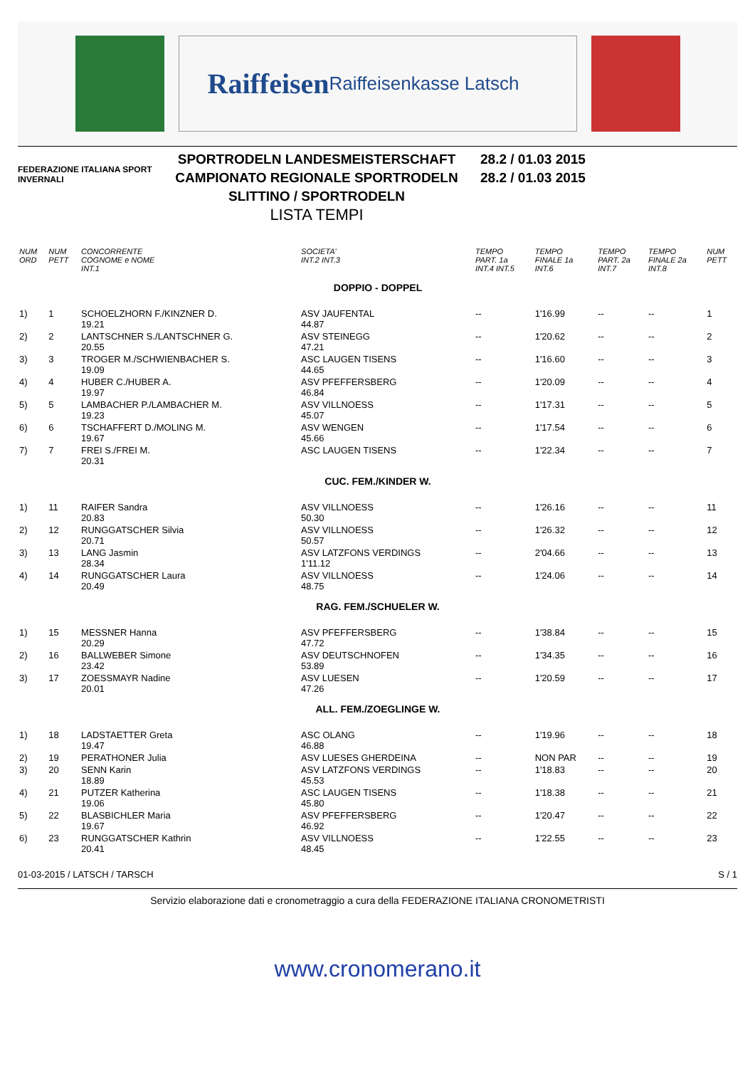Raiffeisen
Raiffeisenkasse Latsch
FEDERAZIONE ITALIANA SPORT INVERNALI
SPORTRODELN LANDESMEISTERSCHAFT
CAMPIONATO REGIONALE SPORTRODELN
SLITTINO / SPORTRODELN
LISTA TEMPI
28.2 / 01.03 2015
28.2 / 01.03 2015
| NUM ORD | NUM PETT | CONCORRENTE COGNOME e NOME INT.1 | SOCIETA' INT.2 INT.3 | TEMPO PART. 1a INT.4 INT.5 | TEMPO FINALE 1a INT.6 | TEMPO PART. 2a INT.7 | TEMPO FINALE 2a INT.8 | NUM PETT |
| --- | --- | --- | --- | --- | --- | --- | --- | --- |
| DOPPIO - DOPPEL | | | | | | | | |
| 1) | 1 | SCHOELZHORN F./KINZNER D. 19.21 | ASV JAUFENTAL 44.87 | -- | 1'16.99 | -- | -- | 1 |
| 2) | 2 | LANTSCHNER S./LANTSCHNER G. 20.55 | ASV STEINEGG 47.21 | -- | 1'20.62 | -- | -- | 2 |
| 3) | 3 | TROGER M./SCHWIENBACHER S. 19.09 | ASC LAUGEN TISENS 44.65 | -- | 1'16.60 | -- | -- | 3 |
| 4) | 4 | HUBER C./HUBER A. 19.97 | ASV PFEFFERSBERG 46.84 | -- | 1'20.09 | -- | -- | 4 |
| 5) | 5 | LAMBACHER P./LAMBACHER M. 19.23 | ASV VILLNOESS 45.07 | -- | 1'17.31 | -- | -- | 5 |
| 6) | 6 | TSCHAFFERT D./MOLING M. 19.67 | ASV WENGEN 45.66 | -- | 1'17.54 | -- | -- | 6 |
| 7) | 7 | FREI S./FREI M. 20.31 | ASC LAUGEN TISENS | -- | 1'22.34 | -- | -- | 7 |
| CUC. FEM./KINDER W. | | | | | | | | |
| 1) | 11 | RAIFER Sandra 20.83 | ASV VILLNOESS 50.30 | -- | 1'26.16 | -- | -- | 11 |
| 2) | 12 | RUNGGATSCHER Silvia 20.71 | ASV VILLNOESS 50.57 | -- | 1'26.32 | -- | -- | 12 |
| 3) | 13 | LANG Jasmin 28.34 | ASV LATZFONS VERDINGS 1'11.12 | -- | 2'04.66 | -- | -- | 13 |
| 4) | 14 | RUNGGATSCHER Laura 20.49 | ASV VILLNOESS 48.75 | -- | 1'24.06 | -- | -- | 14 |
| RAG. FEM./SCHUELER W. | | | | | | | | |
| 1) | 15 | MESSNER Hanna 20.29 | ASV PFEFFERSBERG 47.72 | -- | 1'38.84 | -- | -- | 15 |
| 2) | 16 | BALLWEBER Simone 23.42 | ASV DEUTSCHNOFEN 53.89 | -- | 1'34.35 | -- | -- | 16 |
| 3) | 17 | ZOESSMAYR Nadine 20.01 | ASV LUESEN 47.26 | -- | 1'20.59 | -- | -- | 17 |
| ALL. FEM./ZOEGLINGE W. | | | | | | | | |
| 1) | 18 | LADSTAETTER Greta 19.47 | ASC OLANG 46.88 | -- | 1'19.96 | -- | -- | 18 |
| 2) | 19 | PERATHONER Julia | ASV LUESES GHERDEINA | -- | NON PAR | -- | -- | 19 |
| 3) | 20 | SENN Karin 18.89 | ASV LATZFONS VERDINGS 45.53 | -- | 1'18.83 | -- | -- | 20 |
| 4) | 21 | PUTZER Katherina 19.06 | ASC LAUGEN TISENS 45.80 | -- | 1'18.38 | -- | -- | 21 |
| 5) | 22 | BLASBICHLER Maria 19.67 | ASV PFEFFERSBERG 46.92 | -- | 1'20.47 | -- | -- | 22 |
| 6) | 23 | RUNGGATSCHER Kathrin 20.41 | ASV VILLNOESS 48.45 | -- | 1'22.55 | -- | -- | 23 |
01-03-2015 / LATSCH / TARSCH S / 1
Servizio elaborazione dati e cronometraggio a cura della FEDERAZIONE ITALIANA CRONOMETRISTI
www.cronomerano.it